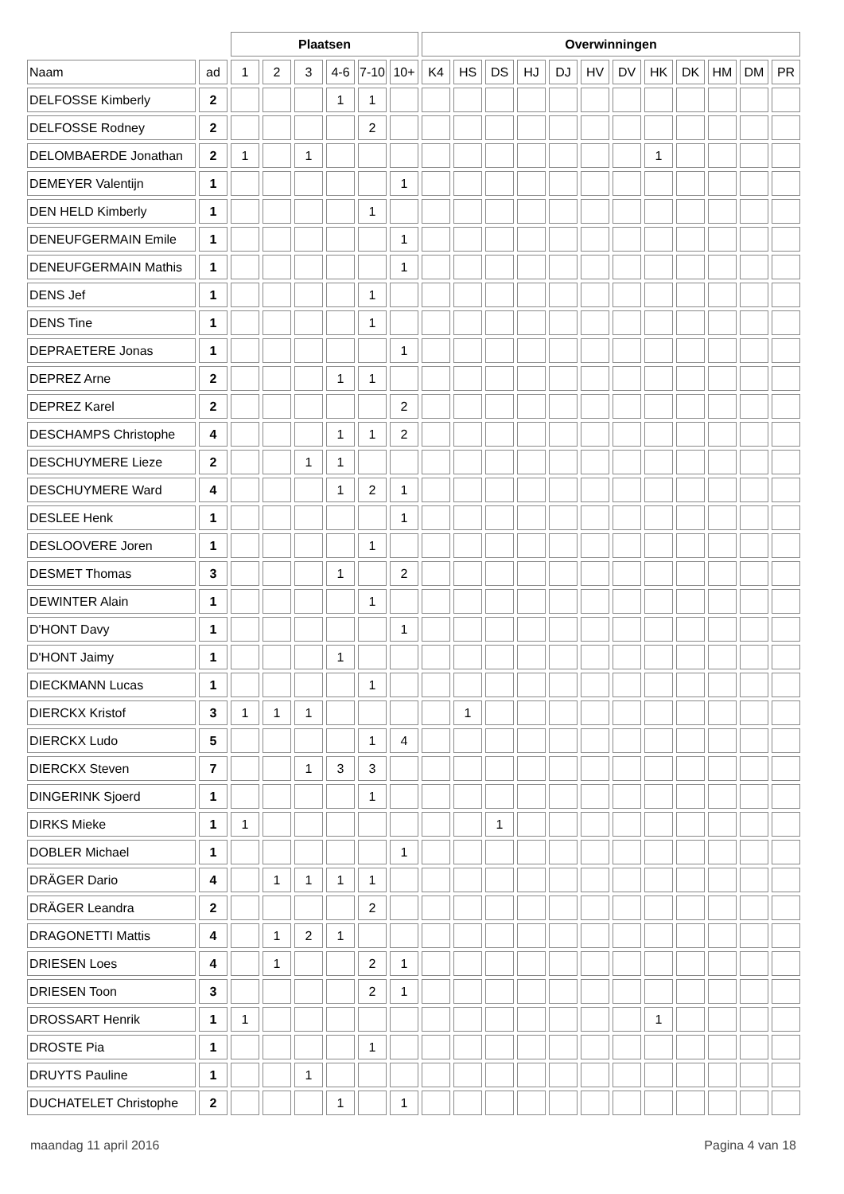| | | Plaatsen | | | | | | Overwinningen | | | | | | | | | | | |
| --- | --- | --- | --- | --- | --- | --- | --- | --- | --- | --- | --- | --- | --- | --- | --- | --- | --- | --- | --- |
| Naam | ad | 1 | 2 | 3 | 4-6 | 7-10 | 10+ | K4 | HS | DS | HJ | DJ | HV | DV | HK | DK | HM | DM | PR |
| DELFOSSE Kimberly | 2 | | | | 1 | 1 | | | | | | | | | | | | | |
| DELFOSSE Rodney | 2 | | | | | 2 | | | | | | | | | | | | | |
| DELOMBAERDE Jonathan | 2 | 1 | | 1 | | | | | | | | | | | 1 | | | | |
| DEMEYER Valentijn | 1 | | | | | | 1 | | | | | | | | | | | | |
| DEN HELD Kimberly | 1 | | | | | 1 | | | | | | | | | | | | | |
| DENEUFGERMAIN Emile | 1 | | | | | | 1 | | | | | | | | | | | | |
| DENEUFGERMAIN Mathis | 1 | | | | | | 1 | | | | | | | | | | | | |
| DENS Jef | 1 | | | | | 1 | | | | | | | | | | | | | |
| DENS Tine | 1 | | | | | 1 | | | | | | | | | | | | | |
| DEPRAETERE Jonas | 1 | | | | | | 1 | | | | | | | | | | | | |
| DEPREZ Arne | 2 | | | | 1 | 1 | | | | | | | | | | | | | |
| DEPREZ Karel | 2 | | | | | | 2 | | | | | | | | | | | | |
| DESCHAMPS Christophe | 4 | | | | 1 | 1 | 2 | | | | | | | | | | | | |
| DESCHUYMERE Lieze | 2 | | | 1 | 1 | | | | | | | | | | | | | | |
| DESCHUYMERE Ward | 4 | | | | 1 | 2 | 1 | | | | | | | | | | | | |
| DESLEE Henk | 1 | | | | | | 1 | | | | | | | | | | | | |
| DESLOOVERE Joren | 1 | | | | | 1 | | | | | | | | | | | | | |
| DESMET Thomas | 3 | | | | 1 | | 2 | | | | | | | | | | | | |
| DEWINTER Alain | 1 | | | | | 1 | | | | | | | | | | | | | |
| D'HONT Davy | 1 | | | | | | 1 | | | | | | | | | | | | |
| D'HONT Jaimy | 1 | | | | 1 | | | | | | | | | | | | | | |
| DIECKMANN Lucas | 1 | | | | | 1 | | | | | | | | | | | | | |
| DIERCKX Kristof | 3 | 1 | 1 | 1 | | | | | 1 | | | | | | | | | | |
| DIERCKX Ludo | 5 | | | | | 1 | 4 | | | | | | | | | | | | |
| DIERCKX Steven | 7 | | | 1 | 3 | 3 | | | | | | | | | | | | | |
| DINGERINK Sjoerd | 1 | | | | | 1 | | | | | | | | | | | | | |
| DIRKS Mieke | 1 | 1 | | | | | | | | 1 | | | | | | | | | |
| DOBLER Michael | 1 | | | | | | 1 | | | | | | | | | | | | |
| DRÄGER Dario | 4 | | 1 | 1 | 1 | 1 | | | | | | | | | | | | | |
| DRÄGER Leandra | 2 | | | | | 2 | | | | | | | | | | | | | |
| DRAGONETTI Mattis | 4 | | 1 | 2 | 1 | | | | | | | | | | | | | | |
| DRIESEN Loes | 4 | | 1 | | | 2 | 1 | | | | | | | | | | | | |
| DRIESEN Toon | 3 | | | | | 2 | 1 | | | | | | | | | | | | |
| DROSSART Henrik | 1 | 1 | | | | | | | | | | | | | 1 | | | | |
| DROSTE Pia | 1 | | | | | 1 | | | | | | | | | | | | | |
| DRUYTS Pauline | 1 | | | 1 | | | | | | | | | | | | | | | |
| DUCHATELET Christophe | 2 | | | | 1 | | 1 | | | | | | | | | | | | |
maandag 11 april 2016 Pagina 4 van 18